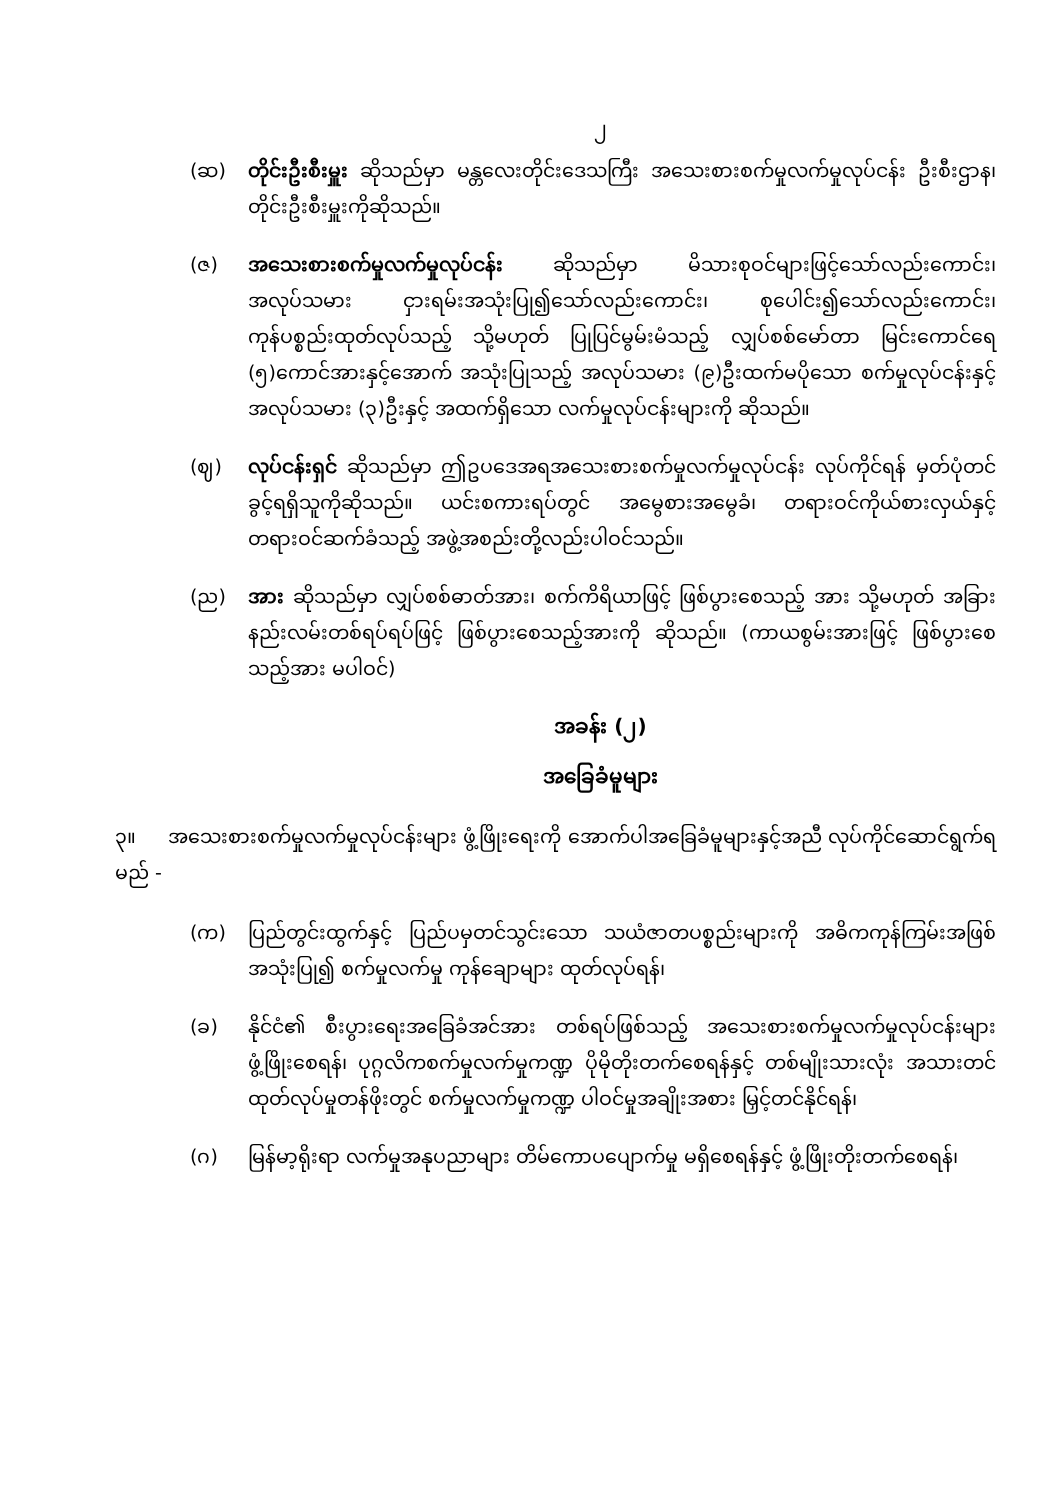၂
(ဆ) တိုင်းဦးစီးမှူး ဆိုသည်မှာ မန္တလေးတိုင်းဒေသကြီး အသေးစားစက်မှုလက်မှုလုပ်ငန်း ဦးစီးဌာန၊ တိုင်းဦးစီးမှူးကိုဆိုသည်။
(ဇ) အသေးစားစက်မှုလက်မှုလုပ်ငန်း ဆိုသည်မှာ မိသားစုဝင်များဖြင့်သော်လည်းကောင်း၊ အလုပ်သမား ငှားရမ်းအသုံးပြု၍သော်လည်းကောင်း၊ စုပေါင်း၍သော်လည်းကောင်း၊ ကုန်ပစ္စည်းထုတ်လုပ်သည့် သို့မဟုတ် ပြုပြင်မွမ်းမံသည့် လျှပ်စစ်မော်တာ မြင်းကောင်ရေ (၅)ကောင်အားနှင့်အောက် အသုံးပြုသည့် အလုပ်သမား (၉)ဦးထက်မပိုသော စက်မှုလုပ်ငန်းနှင့် အလုပ်သမား (၃)ဦးနှင့် အထက်ရှိသော လက်မှုလုပ်ငန်းများကို ဆိုသည်။
(ဈ) လုပ်ငန်းရှင် ဆိုသည်မှာ ဤဥပဒေအရအသေးစားစက်မှုလက်မှုလုပ်ငန်း လုပ်ကိုင်ရန် မှတ်ပုံတင်ခွင့်ရရှိသူကိုဆိုသည်။ ယင်းစကားရပ်တွင် အမွေစားအမွေခံ၊ တရားဝင်ကိုယ်စားလှယ်နှင့် တရားဝင်ဆက်ခံသည့် အဖွဲ့အစည်းတို့လည်းပါဝင်သည်။
(ည) အား ဆိုသည်မှာ လျှပ်စစ်ဓာတ်အား၊ စက်ကိရိယာဖြင့် ဖြစ်ပွားစေသည့် အား သို့မဟုတ် အခြားနည်းလမ်းတစ်ရပ်ရပ်ဖြင့် ဖြစ်ပွားစေသည့်အားကို ဆိုသည်။ (ကာယစွမ်းအားဖြင့် ဖြစ်ပွားစေသည့်အား မပါဝင်)
အခန်း (၂)
အခြေခံမူများ
၃။ အသေးစားစက်မှုလက်မှုလုပ်ငန်းများ ဖွံ့ဖြိုးရေးကို အောက်ပါအခြေခံမူများနှင့်အညီ လုပ်ကိုင်ဆောင်ရွက်ရမည် -
(က) ပြည်တွင်းထွက်နှင့် ပြည်ပမှတင်သွင်းသော သယံဇာတပစ္စည်းများကို အဓိကကုန်ကြမ်းအဖြစ် အသုံးပြု၍ စက်မှုလက်မှု ကုန်ချောများ ထုတ်လုပ်ရန်၊
(ခ) နိုင်ငံ၏ စီးပွားရေးအခြေခံအင်အား တစ်ရပ်ဖြစ်သည့် အသေးစားစက်မှုလက်မှုလုပ်ငန်းများ ဖွံ့ဖြိုးစေရန်၊ ပုဂ္ဂလိကစက်မှုလက်မှုကဏ္ဍ ပိုမိုတိုးတက်စေရန်နှင့် တစ်မျိုးသားလုံး အသားတင်ထုတ်လုပ်မှုတန်ဖိုးတွင် စက်မှုလက်မှုကဏ္ဍ ပါဝင်မှုအချိုးအစား မြှင့်တင်နိုင်ရန်၊
(ဂ) မြန်မာ့ရိုးရာ လက်မှုအနုပညာများ တိမ်ကောပပျောက်မှု မရှိစေရန်နှင့် ဖွံ့ဖြိုးတိုးတက်စေရန်၊